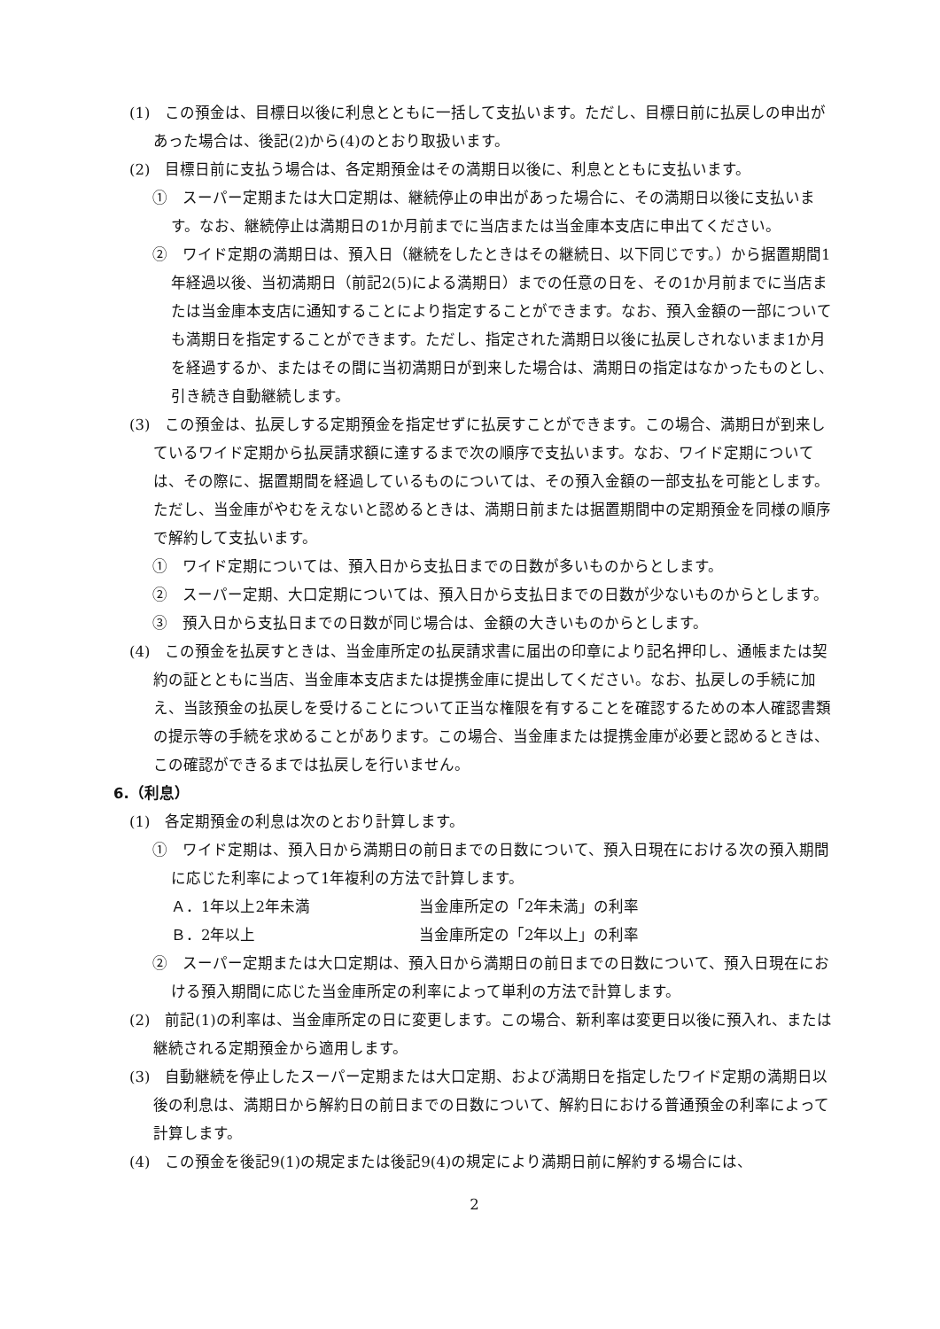(1)　この預金は、目標日以後に利息とともに一括して支払います。ただし、目標日前に払戻しの申出があった場合は、後記(2)から(4)のとおり取扱います。
(2)　目標日前に支払う場合は、各定期預金はその満期日以後に、利息とともに支払います。
①　スーパー定期または大口定期は、継続停止の申出があった場合に、その満期日以後に支払います。なお、継続停止は満期日の1か月前までに当店または当金庫本支店に申出てください。
②　ワイド定期の満期日は、預入日（継続をしたときはその継続日、以下同じです。）から据置期間1年経過以後、当初満期日（前記2(5)による満期日）までの任意の日を、その1か月前までに当店または当金庫本支店に通知することにより指定することができます。なお、預入金額の一部についても満期日を指定することができます。ただし、指定された満期日以後に払戻しされないまま1か月を経過するか、またはその間に当初満期日が到来した場合は、満期日の指定はなかったものとし、引き続き自動継続します。
(3)　この預金は、払戻しする定期預金を指定せずに払戻すことができます。この場合、満期日が到来しているワイド定期から払戻請求額に達するまで次の順序で支払います。なお、ワイド定期については、その際に、据置期間を経過しているものについては、その預入金額の一部支払を可能とします。ただし、当金庫がやむをえないと認めるときは、満期日前または据置期間中の定期預金を同様の順序で解約して支払います。
①　ワイド定期については、預入日から支払日までの日数が多いものからとします。
②　スーパー定期、大口定期については、預入日から支払日までの日数が少ないものからとします。
③　預入日から支払日までの日数が同じ場合は、金額の大きいものからとします。
(4)　この預金を払戻すときは、当金庫所定の払戻請求書に届出の印章により記名押印し、通帳または契約の証とともに当店、当金庫本支店または提携金庫に提出してください。なお、払戻しの手続に加え、当該預金の払戻しを受けることについて正当な権限を有することを確認するための本人確認書類の提示等の手続を求めることがあります。この場合、当金庫または提携金庫が必要と認めるときは、この確認ができるまでは払戻しを行いません。
6.（利息）
(1)　各定期預金の利息は次のとおり計算します。
①　ワイド定期は、預入日から満期日の前日までの日数について、預入日現在における次の預入期間に応じた利率によって1年複利の方法で計算します。
Ａ．1年以上2年未満 当金庫所定の「2年未満」の利率
Ｂ．2年以上 当金庫所定の「2年以上」の利率
②　スーパー定期または大口定期は、預入日から満期日の前日までの日数について、預入日現在における預入期間に応じた当金庫所定の利率によって単利の方法で計算します。
(2)　前記(1)の利率は、当金庫所定の日に変更します。この場合、新利率は変更日以後に預入れ、または継続される定期預金から適用します。
(3)　自動継続を停止したスーパー定期または大口定期、および満期日を指定したワイド定期の満期日以後の利息は、満期日から解約日の前日までの日数について、解約日における普通預金の利率によって計算します。
(4)　この預金を後記9(1)の規定または後記9(4)の規定により満期日前に解約する場合には、
2